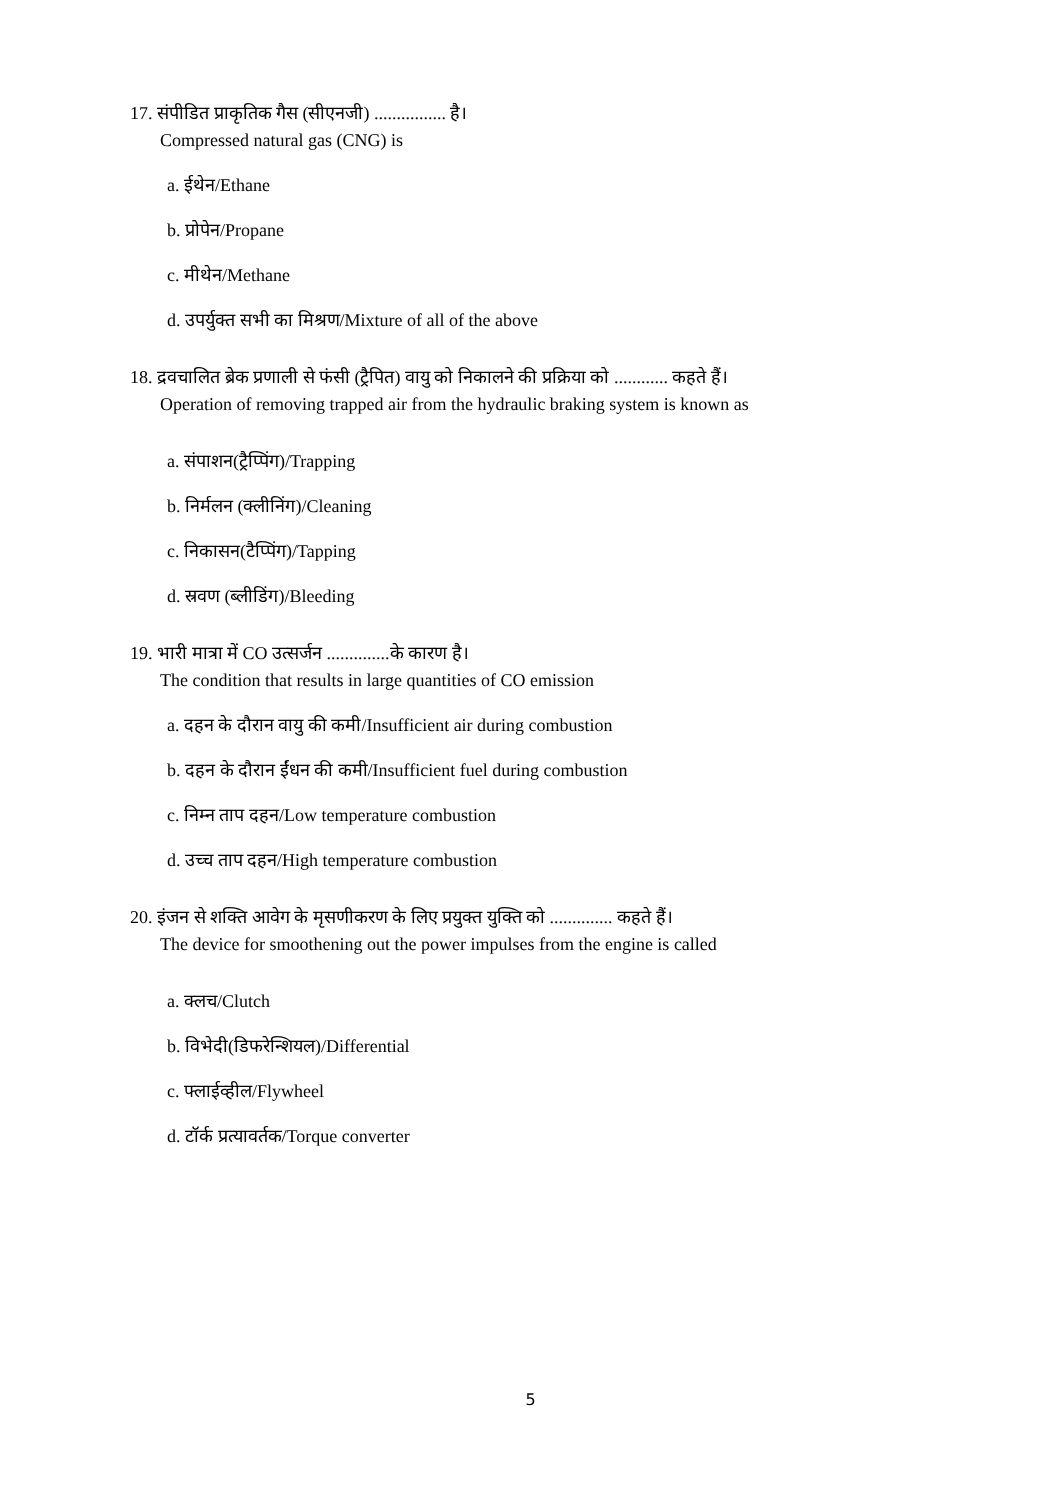17. संपीडित प्राकृतिक गैस (सीएनजी) ................ है।
Compressed natural gas (CNG) is
a. ईथेन/Ethane
b. प्रोपेन/Propane
c. मीथेन/Methane
d. उपर्युक्त सभी का मिश्रण/Mixture of all of the above
18. द्रवचालित ब्रेक प्रणाली से फंसी (ट्रैपित) वायु को निकालने की प्रक्रिया को ............ कहते हैं।
Operation of removing trapped air from the hydraulic braking system is known as
a. संपाशन(ट्रैप्पिंग)/Trapping
b. निर्मलन (क्लीनिंग)/Cleaning
c. निकासन(टैप्पिंग)/Tapping
d. स्रवण (ब्लीडिंग)/Bleeding
19. भारी मात्रा में CO उत्सर्जन ..............के कारण है।
The condition that results in large quantities of CO emission
a. दहन के दौरान वायु की कमी/Insufficient air during combustion
b. दहन के दौरान ईंधन की कमी/Insufficient fuel during combustion
c. निम्न ताप दहन/Low temperature combustion
d. उच्च ताप दहन/High temperature combustion
20. इंजन से शक्ति आवेग के मृसणीकरण के लिए प्रयुक्त युक्ति को .............. कहते हैं।
The device for smoothening out the power impulses from the engine is called
a. क्लच/Clutch
b. विभेदी(डिफरेन्शियल)/Differential
c. फ्लाईव्हील/Flywheel
d. टॉर्क प्रत्यावर्तक/Torque converter
5